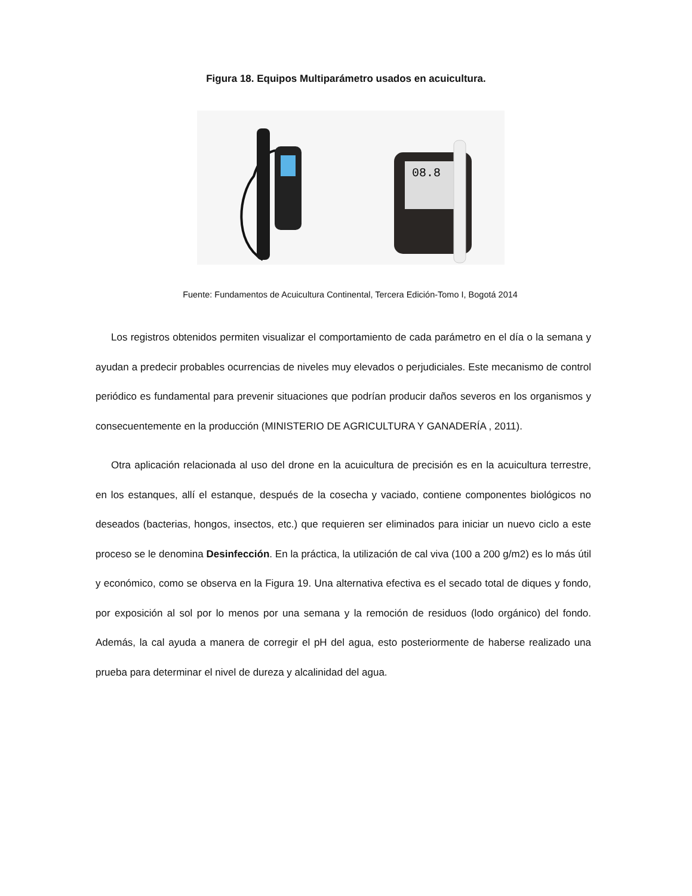Figura 18. Equipos Multiparámetro usados en acuicultura.
08.8
Fuente: Fundamentos de Acuicultura Continental, Tercera Edición-Tomo I, Bogotá 2014
Los registros obtenidos permiten visualizar el comportamiento de cada parámetro en el día o la semana y ayudan a predecir probables ocurrencias de niveles muy elevados o perjudiciales. Este mecanismo de control periódico es fundamental para prevenir situaciones que podrían producir daños severos en los organismos y consecuentemente en la producción (MINISTERIO DE AGRICULTURA Y GANADERÍA , 2011).
Otra aplicación relacionada al uso del drone en la acuicultura de precisión es en la acuicultura terrestre, en los estanques, allí el estanque, después de la cosecha y vaciado, contiene componentes biológicos no deseados (bacterias, hongos, insectos, etc.) que requieren ser eliminados para iniciar un nuevo ciclo a este proceso se le denomina Desinfección. En la práctica, la utilización de cal viva (100 a 200 g/m2) es lo más útil y económico, como se observa en la Figura 19. Una alternativa efectiva es el secado total de diques y fondo, por exposición al sol por lo menos por una semana y la remoción de residuos (lodo orgánico) del fondo. Además, la cal ayuda a manera de corregir el pH del agua, esto posteriormente de haberse realizado una prueba para determinar el nivel de dureza y alcalinidad del agua.